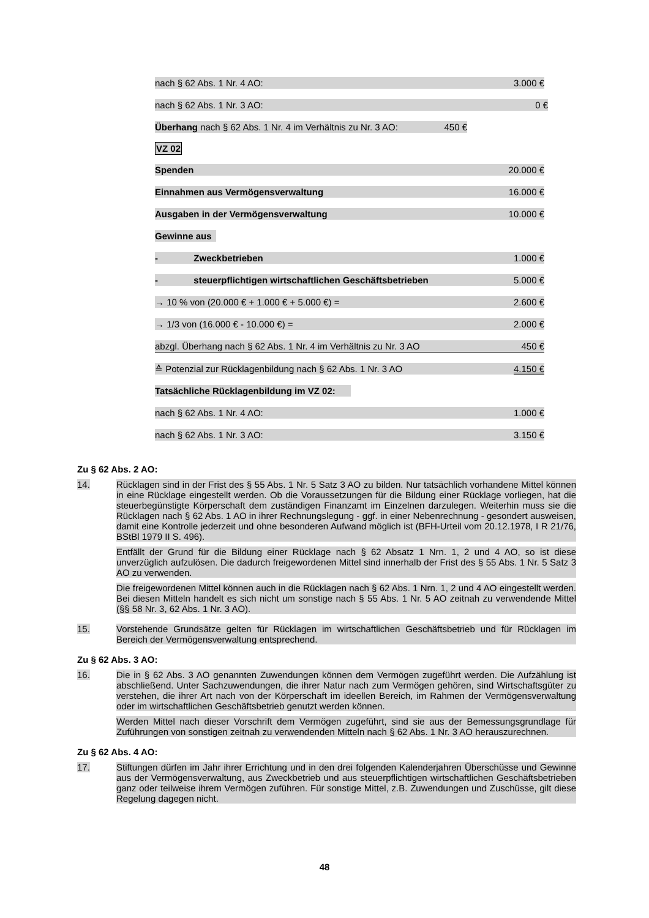nach § 62 Abs. 1 Nr. 4 AO: 3.000 €
nach § 62 Abs. 1 Nr. 3 AO: 0 €
Überhang nach § 62 Abs. 1 Nr. 4 im Verhältnis zu Nr. 3 AO: 450 €
VZ 02
Spenden 20.000 €
Einnahmen aus Vermögensverwaltung 16.000 €
Ausgaben in der Vermögensverwaltung 10.000 €
Gewinne aus
- Zweckbetrieben 1.000 €
- steuerpflichtigen wirtschaftlichen Geschäftsbetrieben 5.000 €
→ 10 % von (20.000 € + 1.000 € + 5.000 €) = 2.600 €
→ 1/3 von (16.000 € - 10.000 €) = 2.000 €
abzgl. Überhang nach § 62 Abs. 1 Nr. 4 im Verhältnis zu Nr. 3 AO 450 €
≙ Potenzial zur Rücklagenbildung nach § 62 Abs. 1 Nr. 3 AO 4.150 €
Tatsächliche Rücklagenbildung im VZ 02:
nach § 62 Abs. 1 Nr. 4 AO: 1.000 €
nach § 62 Abs. 1 Nr. 3 AO: 3.150 €
Zu § 62 Abs. 2 AO:
14. Rücklagen sind in der Frist des § 55 Abs. 1 Nr. 5 Satz 3 AO zu bilden. Nur tatsächlich vorhandene Mittel können in eine Rücklage eingestellt werden. Ob die Voraussetzungen für die Bildung einer Rücklage vorliegen, hat die steuerbegünstigte Körperschaft dem zuständigen Finanzamt im Einzelnen darzulegen. Weiterhin muss sie die Rücklagen nach § 62 Abs. 1 AO in ihrer Rechnungslegung - ggf. in einer Nebenrechnung - gesondert ausweisen, damit eine Kontrolle jederzeit und ohne besonderen Aufwand möglich ist (BFH-Urteil vom 20.12.1978, I R 21/76, BStBl 1979 II S. 496).
Entfällt der Grund für die Bildung einer Rücklage nach § 62 Absatz 1 Nrn. 1, 2 und 4 AO, so ist diese unverzüglich aufzulösen. Die dadurch freigewordenen Mittel sind innerhalb der Frist des § 55 Abs. 1 Nr. 5 Satz 3 AO zu verwenden.
Die freigewordenen Mittel können auch in die Rücklagen nach § 62 Abs. 1 Nrn. 1, 2 und 4 AO eingestellt werden. Bei diesen Mitteln handelt es sich nicht um sonstige nach § 55 Abs. 1 Nr. 5 AO zeitnah zu verwendende Mittel (§§ 58 Nr. 3, 62 Abs. 1 Nr. 3 AO).
15. Vorstehende Grundsätze gelten für Rücklagen im wirtschaftlichen Geschäftsbetrieb und für Rücklagen im Bereich der Vermögensverwaltung entsprechend.
Zu § 62 Abs. 3 AO:
16. Die in § 62 Abs. 3 AO genannten Zuwendungen können dem Vermögen zugeführt werden. Die Aufzählung ist abschließend. Unter Sachzuwendungen, die ihrer Natur nach zum Vermögen gehören, sind Wirtschaftsgüter zu verstehen, die ihrer Art nach von der Körperschaft im ideellen Bereich, im Rahmen der Vermögensverwaltung oder im wirtschaftlichen Geschäftsbetrieb genutzt werden können.
Werden Mittel nach dieser Vorschrift dem Vermögen zugeführt, sind sie aus der Bemessungsgrundlage für Zuführungen von sonstigen zeitnah zu verwendenden Mitteln nach § 62 Abs. 1 Nr. 3 AO herauszurechnen.
Zu § 62 Abs. 4 AO:
17. Stiftungen dürfen im Jahr ihrer Errichtung und in den drei folgenden Kalenderjahren Überschüsse und Gewinne aus der Vermögensverwaltung, aus Zweckbetrieb und aus steuerpflichtigen wirtschaftlichen Geschäftsbetrieben ganz oder teilweise ihrem Vermögen zuführen. Für sonstige Mittel, z.B. Zuwendungen und Zuschüsse, gilt diese Regelung dagegen nicht.
48